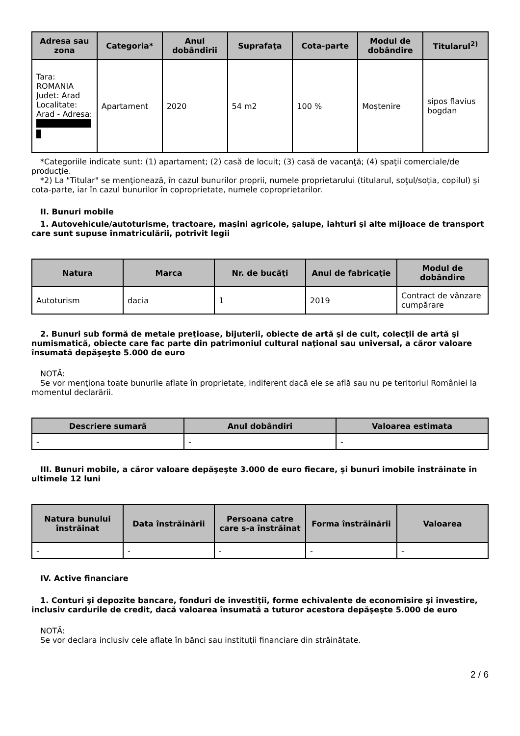| Adresa sau zona | Categoria* | Anul dobândirii | Suprafaţa | Cota-parte | Modul de dobândire | Titularul<sup>2)</sup> |
| --- | --- | --- | --- | --- | --- | --- |
| Tara: ROMANIA Judet: Arad Localitate: Arad - Adresa: | Apartament | 2020 | 54 m2 | 100 % | Moştenire | sipos flavius bogdan |
*Categoriile indicate sunt: (1) apartament; (2) casă de locuit; (3) casă de vacanţă; (4) spaţii comerciale/de producţie.
*2) La "Titular" se menţionează, în cazul bunurilor proprii, numele proprietarului (titularul, soţul/soţia, copilul) și cota-parte, iar în cazul bunurilor în coproprietate, numele coproprietarilor.
II. Bunuri mobile
1. Autovehicule/autoturisme, tractoare, maşini agricole, şalupe, iahturi şi alte mijloace de transport care sunt supuse înmatriculării, potrivit legii
| Natura | Marca | Nr. de bucăţi | Anul de fabricaţie | Modul de dobândire |
| --- | --- | --- | --- | --- |
| Autoturism | dacia | 1 | 2019 | Contract de vânzare cumpărare |
2. Bunuri sub formă de metale preţioase, bijuterii, obiecte de artă şi de cult, colecţii de artă şi numismatică, obiecte care fac parte din patrimoniul cultural naţional sau universal, a căror valoare însumată depăşeşte 5.000 de euro
NOTĂ:
Se vor menţiona toate bunurile aflate în proprietate, indiferent dacă ele se află sau nu pe teritoriul României la momentul declarării.
| Descriere sumară | Anul dobândiri | Valoarea estimata |
| --- | --- | --- |
| - | - | - |
III. Bunuri mobile, a căror valoare depăşeşte 3.000 de euro fiecare, şi bunuri imobile înstrăinate în ultimele 12 luni
| Natura bunului înstrăinat | Data înstrăinării | Persoana catre care s-a înstrăinat | Forma înstrăinării | Valoarea |
| --- | --- | --- | --- | --- |
| - | - | - | - | - |
IV. Active financiare
1. Conturi şi depozite bancare, fonduri de investiţii, forme echivalente de economisire şi investire, inclusiv cardurile de credit, dacă valoarea însumată a tuturor acestora depăşeşte 5.000 de euro
NOTĂ:
Se vor declara inclusiv cele aflate în bănci sau instituţii financiare din străinătate.
2 / 6